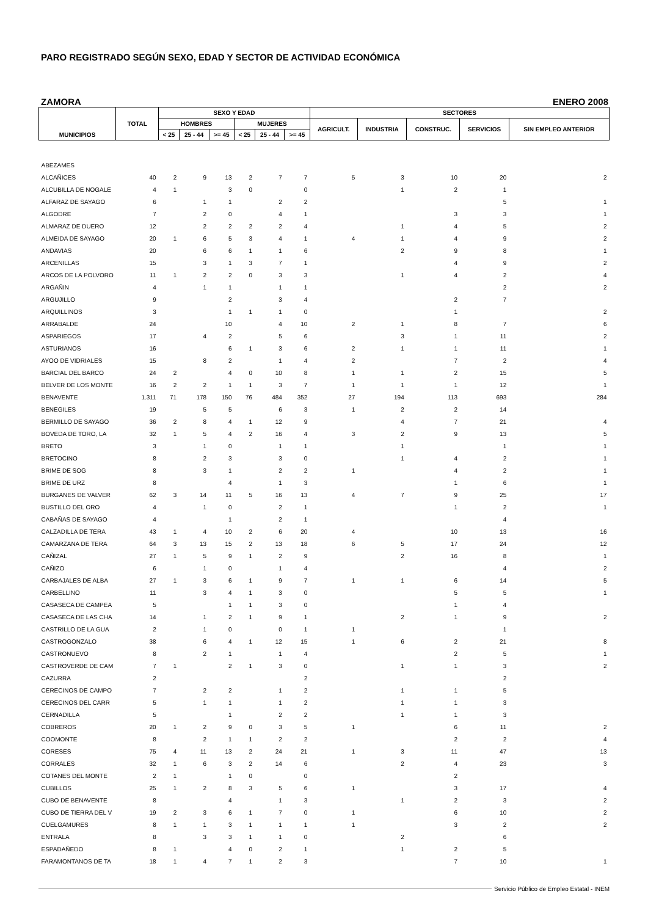PARO REGISTRADO SEGÚN SEXO, EDAD Y SECTOR DE ACTIVIDAD ECONÓMICA
ZAMORA ENERO 2008
| MUNICIPIOS | TOTAL | SEXO Y EDAD | | | | | | SECTORES | | | | |
| --- | --- | --- | --- | --- | --- | --- | --- | --- | --- | --- | --- | --- |
| | | HOMBRES | | | MUJERES | | | AGRICULT. | INDUSTRIA | CONSTRUC. | SERVICIOS | SIN EMPLEO ANTERIOR |
| | | < 25 | 25 - 44 | >= 45 | < 25 | 25 - 44 | >= 45 | | | | | |
| ABEZAMES | | | | | | | | | | | | |
| ALCAÑICES | 40 | 2 | 9 | 13 | 2 | 7 | 7 | 5 | 3 | 10 | 20 | 2 |
| ALCUBILLA DE NOGALE | 4 | 1 | | 3 | 0 | | 0 | | 1 | 2 | 1 | |
| ALFARAZ DE SAYAGO | 6 | | 1 | 1 | | 2 | 2 | | | | 5 | 1 |
| ALGODRE | 7 | | 2 | 0 | | 4 | 1 | | | 3 | 3 | 1 |
| ALMARAZ DE DUERO | 12 | | 2 | 2 | 2 | 2 | 4 | | 1 | 4 | 5 | 2 |
| ALMEIDA DE SAYAGO | 20 | 1 | 6 | 5 | 3 | 4 | 1 | 4 | 1 | 4 | 9 | 2 |
| ANDAVIAS | 20 | | 6 | 6 | 1 | 1 | 6 | | 2 | 9 | 8 | 1 |
| ARCENILLAS | 15 | | 3 | 1 | 3 | 7 | 1 | | | 4 | 9 | 2 |
| ARCOS DE LA POLVORO | 11 | 1 | 2 | 2 | 0 | 3 | 3 | | 1 | 4 | 2 | 4 |
| ARGAÑIN | 4 | | 1 | 1 | | 1 | 1 | | | | 2 | 2 |
| ARGUJILLO | 9 | | | 2 | | 3 | 4 | | | 2 | 7 | |
| ARQUILLINOS | 3 | | | 1 | 1 | 1 | 0 | | | 1 | | 2 |
| ARRABALDE | 24 | | | 10 | | 4 | 10 | 2 | 1 | 8 | 7 | 6 |
| ASPARIEGOS | 17 | | 4 | 2 | | 5 | 6 | | 3 | 1 | 11 | 2 |
| ASTURIANOS | 16 | | | 6 | 1 | 3 | 6 | 2 | 1 | 1 | 11 | 1 |
| AYOO DE VIDRIALES | 15 | | 8 | 2 | | 1 | 4 | 2 | | 7 | 2 | 4 |
| BARCIAL DEL BARCO | 24 | 2 | | 4 | 0 | 10 | 8 | 1 | 1 | 2 | 15 | 5 |
| BELVER DE LOS MONTE | 16 | 2 | 2 | 1 | 1 | 3 | 7 | 1 | 1 | 1 | 12 | 1 |
| BENAVENTE | 1.311 | 71 | 178 | 150 | 76 | 484 | 352 | 27 | 194 | 113 | 693 | 284 |
| BENEGILES | 19 | | 5 | 5 | | 6 | 3 | 1 | 2 | 2 | 14 | |
| BERMILLO DE SAYAGO | 36 | 2 | 8 | 4 | 1 | 12 | 9 | | 4 | 7 | 21 | 4 |
| BOVEDA DE TORO, LA | 32 | 1 | 5 | 4 | 2 | 16 | 4 | 3 | 2 | 9 | 13 | 5 |
| BRETO | 3 | | 1 | 0 | | 1 | 1 | | 1 | | 1 | 1 |
| BRETOCINO | 8 | | 2 | 3 | | 3 | 0 | | 1 | 4 | 2 | 1 |
| BRIME DE SOG | 8 | | 3 | 1 | | 2 | 2 | 1 | | 4 | 2 | 1 |
| BRIME DE URZ | 8 | | | 4 | | 1 | 3 | | | 1 | 6 | 1 |
| BURGANES DE VALVER | 62 | 3 | 14 | 11 | 5 | 16 | 13 | 4 | 7 | 9 | 25 | 17 |
| BUSTILLO DEL ORO | 4 | | 1 | 0 | | 2 | 1 | | | 1 | 2 | 1 |
| CABAÑAS DE SAYAGO | 4 | | | 1 | | 2 | 1 | | | | 4 | |
| CALZADILLA DE TERA | 43 | 1 | 4 | 10 | 2 | 6 | 20 | 4 | | 10 | 13 | 16 |
| CAMARZANA DE TERA | 64 | 3 | 13 | 15 | 2 | 13 | 18 | 6 | 5 | 17 | 24 | 12 |
| CAÑIZAL | 27 | 1 | 5 | 9 | 1 | 2 | 9 | | 2 | 16 | 8 | 1 |
| CAÑIZO | 6 | | 1 | 0 | | 1 | 4 | | | | 4 | 2 |
| CARBAJALES DE ALBA | 27 | 1 | 3 | 6 | 1 | 9 | 7 | 1 | 1 | 6 | 14 | 5 |
| CARBELLINO | 11 | | 3 | 4 | 1 | 3 | 0 | | | 5 | 5 | 1 |
| CASASECA DE CAMPEA | 5 | | | 1 | 1 | 3 | 0 | | | 1 | 4 | |
| CASASECA DE LAS CHA | 14 | | 1 | 2 | 1 | 9 | 1 | | 2 | 1 | 9 | 2 |
| CASTRILLO DE LA GUA | 2 | | 1 | 0 | | 0 | 1 | 1 | | | 1 | |
| CASTROGONZALO | 38 | | 6 | 4 | 1 | 12 | 15 | 1 | 6 | 2 | 21 | 8 |
| CASTRONUEVO | 8 | | 2 | 1 | | 1 | 4 | | | 2 | 5 | 1 |
| CASTROVERDE DE CAM | 7 | 1 | | 2 | 1 | 3 | 0 | | 1 | 1 | 3 | 2 |
| CAZURRA | 2 | | | | | | 2 | | | | 2 | |
| CERECINOS DE CAMPO | 7 | | 2 | 2 | | 1 | 2 | | 1 | 1 | 5 | |
| CERECINOS DEL CARR | 5 | | 1 | 1 | | 1 | 2 | | 1 | 1 | 3 | |
| CERNADILLA | 5 | | | 1 | | 2 | 2 | | 1 | 1 | 3 | |
| COBREROS | 20 | 1 | 2 | 9 | 0 | 3 | 5 | 1 | | 6 | 11 | 2 |
| COOMONTE | 8 | | 2 | 1 | 1 | 2 | 2 | | | 2 | 2 | 4 |
| CORESES | 75 | 4 | 11 | 13 | 2 | 24 | 21 | 1 | 3 | 11 | 47 | 13 |
| CORRALES | 32 | 1 | 6 | 3 | 2 | 14 | 6 | | 2 | 4 | 23 | 3 |
| COTANES DEL MONTE | 2 | 1 | | 1 | 0 | | 0 | | | 2 | | |
| CUBILLOS | 25 | 1 | 2 | 8 | 3 | 5 | 6 | 1 | | 3 | 17 | 4 |
| CUBO DE BENAVENTE | 8 | | | 4 | | 1 | 3 | | 1 | 2 | 3 | 2 |
| CUBO DE TIERRA DEL V | 19 | 2 | 3 | 6 | 1 | 7 | 0 | 1 | | 6 | 10 | 2 |
| CUELGAMURES | 8 | 1 | 1 | 3 | 1 | 1 | 1 | 1 | | 3 | 2 | 2 |
| ENTRALA | 8 | | 3 | 3 | 1 | 1 | 0 | | 2 | | 6 | |
| ESPADAÑEDO | 8 | 1 | | 4 | 0 | 2 | 1 | | 1 | 2 | 5 | |
| FARAMONTANOS DE TA | 18 | 1 | 4 | 7 | 1 | 2 | 3 | | | 7 | 10 | 1 |
Servicio Público de Empleo Estatal - INEM